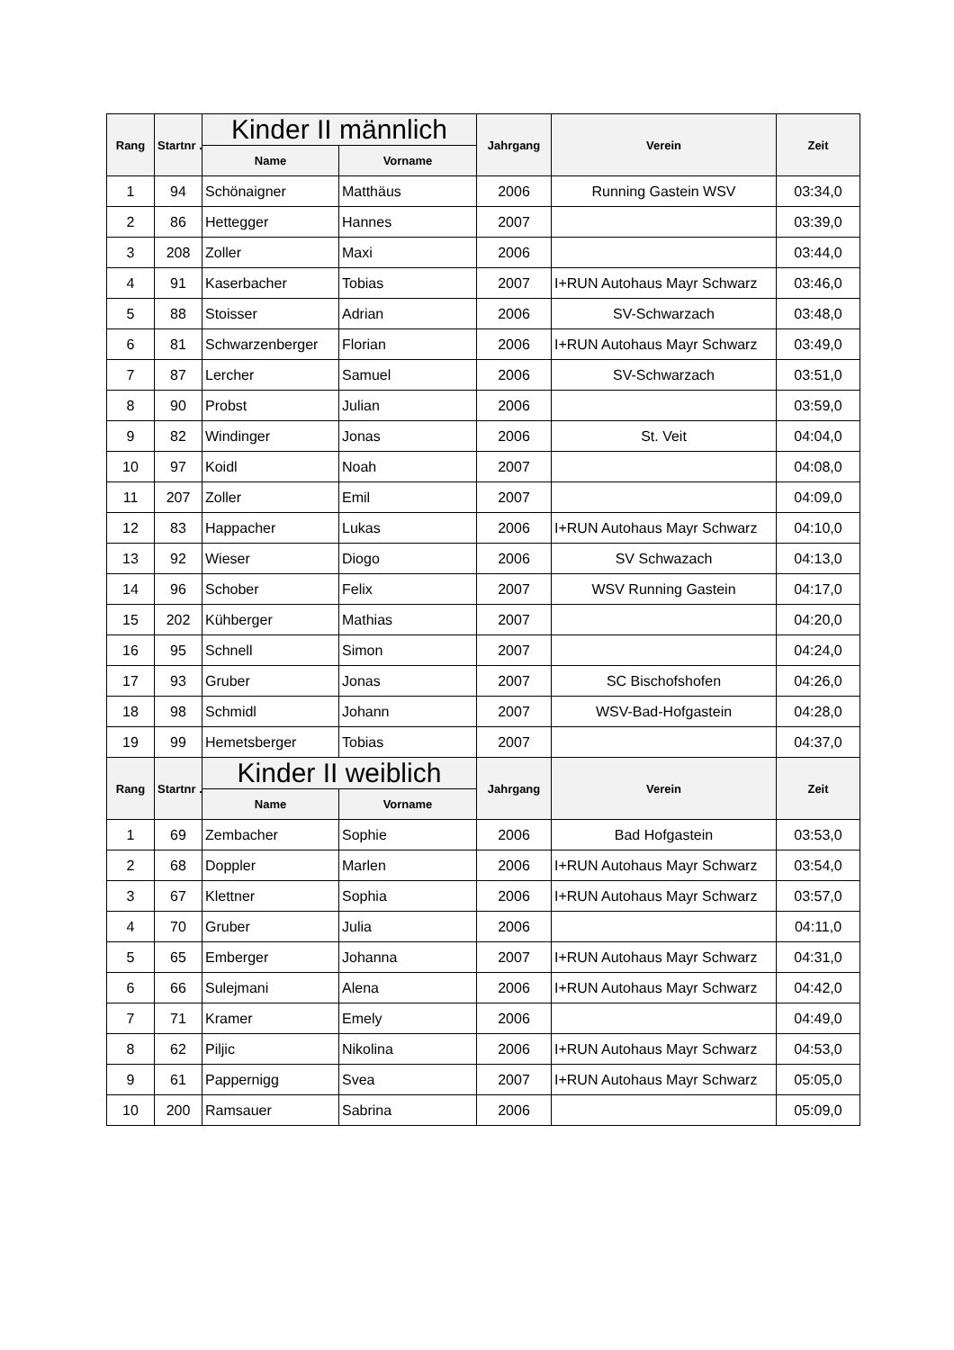| Rang | Startnr .: | Kinder II männlich | | Jahrgang | Verein | Zeit |
| --- | --- | --- | --- | --- | --- | --- |
| | | Name | Vorname | | | |
| 1 | 94 | Schönaigner | Matthäus | 2006 | Running Gastein WSV | 03:34,0 |
| 2 | 86 | Hettegger | Hannes | 2007 | | 03:39,0 |
| 3 | 208 | Zoller | Maxi | 2006 | | 03:44,0 |
| 4 | 91 | Kaserbacher | Tobias | 2007 | I+RUN Autohaus Mayr Schwarz | 03:46,0 |
| 5 | 88 | Stoisser | Adrian | 2006 | SV-Schwarzach | 03:48,0 |
| 6 | 81 | Schwarzenberger | Florian | 2006 | I+RUN Autohaus Mayr Schwarz | 03:49,0 |
| 7 | 87 | Lercher | Samuel | 2006 | SV-Schwarzach | 03:51,0 |
| 8 | 90 | Probst | Julian | 2006 | | 03:59,0 |
| 9 | 82 | Windinger | Jonas | 2006 | St. Veit | 04:04,0 |
| 10 | 97 | Koidl | Noah | 2007 | | 04:08,0 |
| 11 | 207 | Zoller | Emil | 2007 | | 04:09,0 |
| 12 | 83 | Happacher | Lukas | 2006 | I+RUN Autohaus Mayr Schwarz | 04:10,0 |
| 13 | 92 | Wieser | Diogo | 2006 | SV Schwazach | 04:13,0 |
| 14 | 96 | Schober | Felix | 2007 | WSV Running Gastein | 04:17,0 |
| 15 | 202 | Kühberger | Mathias | 2007 | | 04:20,0 |
| 16 | 95 | Schnell | Simon | 2007 | | 04:24,0 |
| 17 | 93 | Gruber | Jonas | 2007 | SC Bischofshofen | 04:26,0 |
| 18 | 98 | Schmidl | Johann | 2007 | WSV-Bad-Hofgastein | 04:28,0 |
| 19 | 99 | Hemetsberger | Tobias | 2007 | | 04:37,0 |
| Rang | Startnr .: | Kinder II weiblich | | Jahrgang | Verein | Zeit |
| | | Name | Vorname | | | |
| 1 | 69 | Zembacher | Sophie | 2006 | Bad Hofgastein | 03:53,0 |
| 2 | 68 | Doppler | Marlen | 2006 | I+RUN Autohaus Mayr Schwarz | 03:54,0 |
| 3 | 67 | Klettner | Sophia | 2006 | I+RUN Autohaus Mayr Schwarz | 03:57,0 |
| 4 | 70 | Gruber | Julia | 2006 | | 04:11,0 |
| 5 | 65 | Emberger | Johanna | 2007 | I+RUN Autohaus Mayr Schwarz | 04:31,0 |
| 6 | 66 | Sulejmani | Alena | 2006 | I+RUN Autohaus Mayr Schwarz | 04:42,0 |
| 7 | 71 | Kramer | Emely | 2006 | | 04:49,0 |
| 8 | 62 | Piljic | Nikolina | 2006 | I+RUN Autohaus Mayr Schwarz | 04:53,0 |
| 9 | 61 | Pappernigg | Svea | 2007 | I+RUN Autohaus Mayr Schwarz | 05:05,0 |
| 10 | 200 | Ramsauer | Sabrina | 2006 | | 05:09,0 |